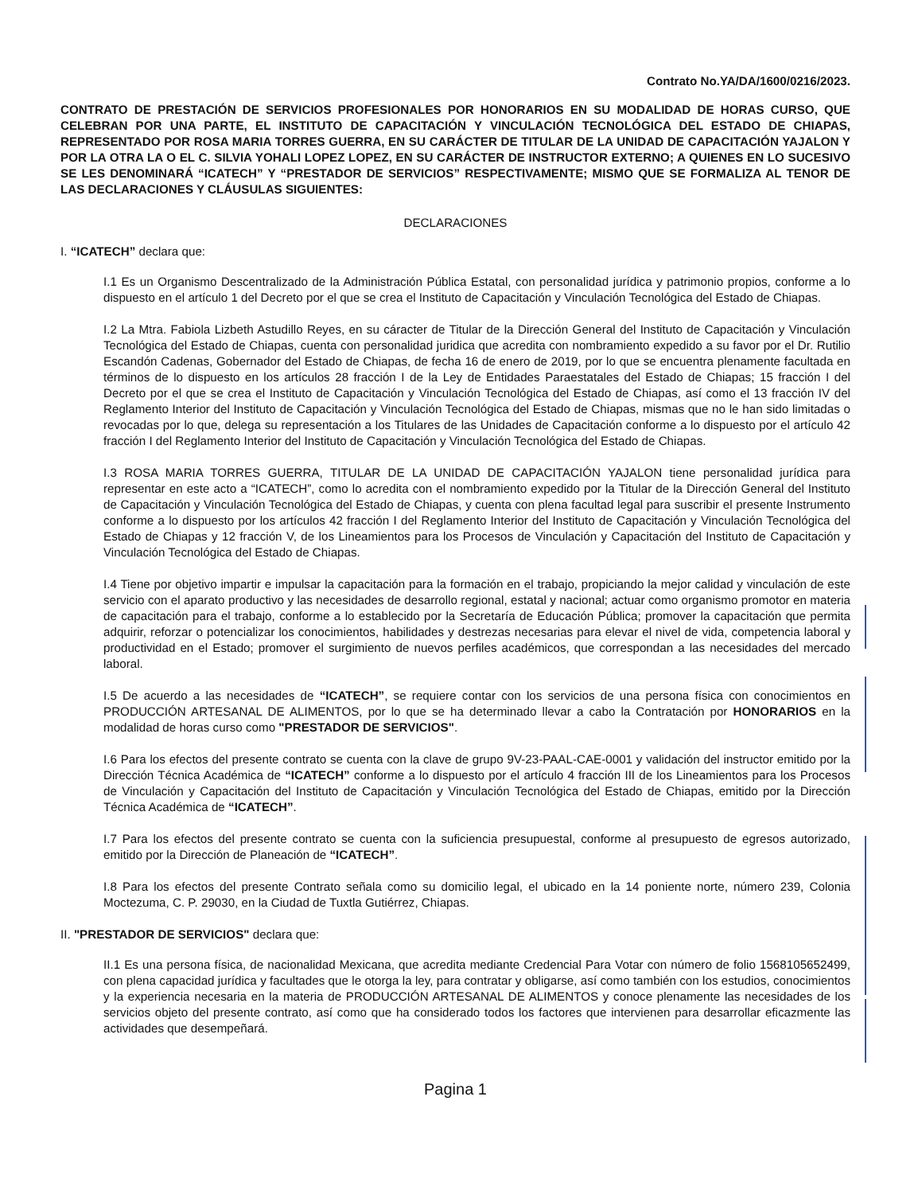Contrato No.YA/DA/1600/0216/2023.
CONTRATO DE PRESTACIÓN DE SERVICIOS PROFESIONALES POR HONORARIOS EN SU MODALIDAD DE HORAS CURSO, QUE CELEBRAN POR UNA PARTE, EL INSTITUTO DE CAPACITACIÓN Y VINCULACIÓN TECNOLÓGICA DEL ESTADO DE CHIAPAS, REPRESENTADO POR ROSA MARIA TORRES GUERRA, EN SU CARÁCTER DE TITULAR DE LA UNIDAD DE CAPACITACIÓN YAJALON Y POR LA OTRA LA O EL C. SILVIA YOHALI LOPEZ LOPEZ, EN SU CARÁCTER DE INSTRUCTOR EXTERNO; A QUIENES EN LO SUCESIVO SE LES DENOMINARÁ “ICATECH” Y “PRESTADOR DE SERVICIOS” RESPECTIVAMENTE; MISMO QUE SE FORMALIZA AL TENOR DE LAS DECLARACIONES Y CLÁUSULAS SIGUIENTES:
DECLARACIONES
I. “ICATECH” declara que:
I.1 Es un Organismo Descentralizado de la Administración Pública Estatal, con personalidad jurídica y patrimonio propios, conforme a lo dispuesto en el artículo 1 del Decreto por el que se crea el Instituto de Capacitación y Vinculación Tecnológica del Estado de Chiapas.
I.2 La Mtra. Fabiola Lizbeth Astudillo Reyes, en su cáracter de Titular de la Dirección General del Instituto de Capacitación y Vinculación Tecnológica del Estado de Chiapas, cuenta con personalidad juridica que acredita con nombramiento expedido a su favor por el Dr. Rutilio Escandón Cadenas, Gobernador del Estado de Chiapas, de fecha 16 de enero de 2019, por lo que se encuentra plenamente facultada en términos de lo dispuesto en los artículos 28 fracción I de la Ley de Entidades Paraestatales del Estado de Chiapas; 15 fracción I del Decreto por el que se crea el Instituto de Capacitación y Vinculación Tecnológica del Estado de Chiapas, así como el 13 fracción IV del Reglamento Interior del Instituto de Capacitación y Vinculación Tecnológica del Estado de Chiapas, mismas que no le han sido limitadas o revocadas por lo que, delega su representación a los Titulares de las Unidades de Capacitación conforme a lo dispuesto por el artículo 42 fracción I del Reglamento Interior del Instituto de Capacitación y Vinculación Tecnológica del Estado de Chiapas.
I.3 ROSA MARIA TORRES GUERRA, TITULAR DE LA UNIDAD DE CAPACITACIÓN YAJALON tiene personalidad jurídica para representar en este acto a “ICATECH”, como lo acredita con el nombramiento expedido por la Titular de la Dirección General del Instituto de Capacitación y Vinculación Tecnológica del Estado de Chiapas, y cuenta con plena facultad legal para suscribir el presente Instrumento conforme a lo dispuesto por los artículos 42 fracción I del Reglamento Interior del Instituto de Capacitación y Vinculación Tecnológica del Estado de Chiapas y 12 fracción V, de los Lineamientos para los Procesos de Vinculación y Capacitación del Instituto de Capacitación y Vinculación Tecnológica del Estado de Chiapas.
I.4 Tiene por objetivo impartir e impulsar la capacitación para la formación en el trabajo, propiciando la mejor calidad y vinculación de este servicio con el aparato productivo y las necesidades de desarrollo regional, estatal y nacional; actuar como organismo promotor en materia de capacitación para el trabajo, conforme a lo establecido por la Secretaría de Educación Pública; promover la capacitación que permita adquirir, reforzar o potencializar los conocimientos, habilidades y destrezas necesarias para elevar el nivel de vida, competencia laboral y productividad en el Estado; promover el surgimiento de nuevos perfiles académicos, que correspondan a las necesidades del mercado laboral.
I.5 De acuerdo a las necesidades de “ICATECH”, se requiere contar con los servicios de una persona física con conocimientos en PRODUCCIÓN ARTESANAL DE ALIMENTOS, por lo que se ha determinado llevar a cabo la Contratación por HONORARIOS en la modalidad de horas curso como "PRESTADOR DE SERVICIOS".
I.6 Para los efectos del presente contrato se cuenta con la clave de grupo 9V-23-PAAL-CAE-0001 y validación del instructor emitido por la Dirección Técnica Académica de “ICATECH” conforme a lo dispuesto por el artículo 4 fracción III de los Lineamientos para los Procesos de Vinculación y Capacitación del Instituto de Capacitación y Vinculación Tecnológica del Estado de Chiapas, emitido por la Dirección Técnica Académica de “ICATECH”.
I.7 Para los efectos del presente contrato se cuenta con la suficiencia presupuestal, conforme al presupuesto de egresos autorizado, emitido por la Dirección de Planeación de “ICATECH”.
I.8 Para los efectos del presente Contrato señala como su domicilio legal, el ubicado en la 14 poniente norte, número 239, Colonia Moctezuma, C. P. 29030, en la Ciudad de Tuxtla Gutiérrez, Chiapas.
II. "PRESTADOR DE SERVICIOS" declara que:
II.1 Es una persona física, de nacionalidad Mexicana, que acredita mediante Credencial Para Votar con número de folio 1568105652499, con plena capacidad jurídica y facultades que le otorga la ley, para contratar y obligarse, así como también con los estudios, conocimientos y la experiencia necesaria en la materia de PRODUCCIÓN ARTESANAL DE ALIMENTOS y conoce plenamente las necesidades de los servicios objeto del presente contrato, así como que ha considerado todos los factores que intervienen para desarrollar eficazmente las actividades que desempeñará.
Pagina 1